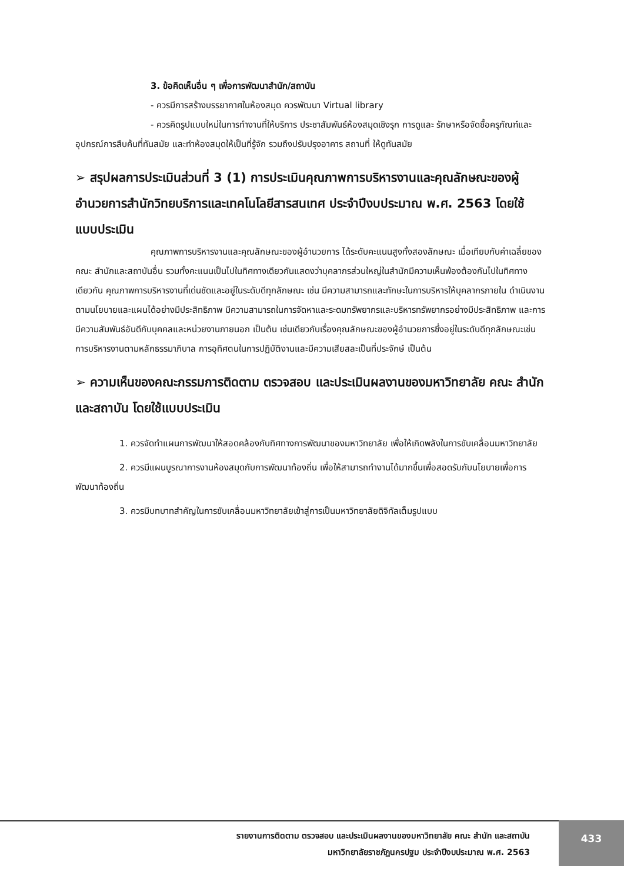3. ข้อคิดเห็นอื่น ๆ เพื่อการพัฒนาสำนัก/สถาบัน
- ควรมีการสร้างบรรยากาศในห้องสมุด ควรพัฒนา Virtual library
- ควรคิดรูปแบบใหม่ในการทำงานที่ให้บริการ ประชาสัมพันธ์ห้องสมุดเชิงรุก การดูและ รักษาหรือจัดซื้อครุภัณฑ์และอุปกรณ์การสืบค้นที่ทันสมัย และทำห้องสมุดให้เป็นที่รู้จัก รวมถึงปรับปรุงอาคาร สถานที่ ให้ดูทันสมัย
➢ สรุปผลการประเมินส่วนที่ 3 (1) การประเมินคุณภาพการบริหารงานและคุณลักษณะของผู้อำนวยการสำนักวิทยบริการและเทคโนโลยีสารสนเทศ ประจำปีงบประมาณ พ.ศ. 2563 โดยใช้แบบประเมิน
คุณภาพการบริหารงานและคุณลักษณะของผู้อำนวยการ ได้ระดับคะแนนสูงทั้งสองลักษณะ เมื่อเทียบกับค่าเฉลี่ยของคณะ สำนักและสถาบันอื่น รวมทั้งคะแนนเป็นไปในทิศทางเดียวกันแสดงว่าบุคลากรส่วนใหญ่ในสำนักมีความเห็นพ้องต้องกันไปในทิศทางเดียวกัน คุณภาพการบริหารงานที่เด่นชัดและอยู่ในระดับดีทุกลักษณะ เช่น มีความสามารถและทักษะในการบริหารให้บุคลากรภายใน ดำเนินงานตามนโยบายและแผนได้อย่างมีประสิทธิภาพ มีความสามารถในการจัดหาและระดมทรัพยากรและบริหารทรัพยากรอย่างมีประสิทธิภาพ และการมีความสัมพันธ์อันดีกับบุคคลและหน่วยงานภายนอก เป็นต้น เช่นเดียวกับเรื่องคุณลักษณะของผู้อำนวยการซึ่งอยู่ในระดับดีทุกลักษณะเช่นการบริหารงานตามหลักธรรมาภิบาล การอุทิศตนในการปฏิบัติงานและมีความเสียสละเป็นที่ประจักษ์ เป็นต้น
➢ ความเห็นของคณะกรรมการติดตาม ตรวจสอบ และประเมินผลงานของมหาวิทยาลัย คณะ สำนัก และสถาบัน โดยใช้แบบประเมิน
1. ควรจัดทำแผนการพัฒนาให้สอดคล้องกับทิศทางการพัฒนาของมหาวิทยาลัย เพื่อให้เกิดพลังในการขับเคลื่อนมหาวิทยาลัย
2. ควรมีแผนบูรณาการงานห้องสมุดกับการพัฒนาท้องถิ่น เพื่อให้สามารถทำงานได้มากขึ้นเพื่อสอดรับกับนโยบายเพื่อการพัฒนาท้องถิ่น
3. ควรมีบทบาทสำคัญในการขับเคลื่อนมหาวิทยาลัยเข้าสู่การเป็นมหาวิทยาลัยดิจิทัลเต็มรูปแบบ
รายงานการติดตาม ตรวจสอบ และประเมินผลงานของมหาวิทยาลัย คณะ สำนัก และสถาบัน
มหาวิทยาลัยราชภัฏนครปฐม ประจำปีงบประมาณ พ.ศ. 2563
433